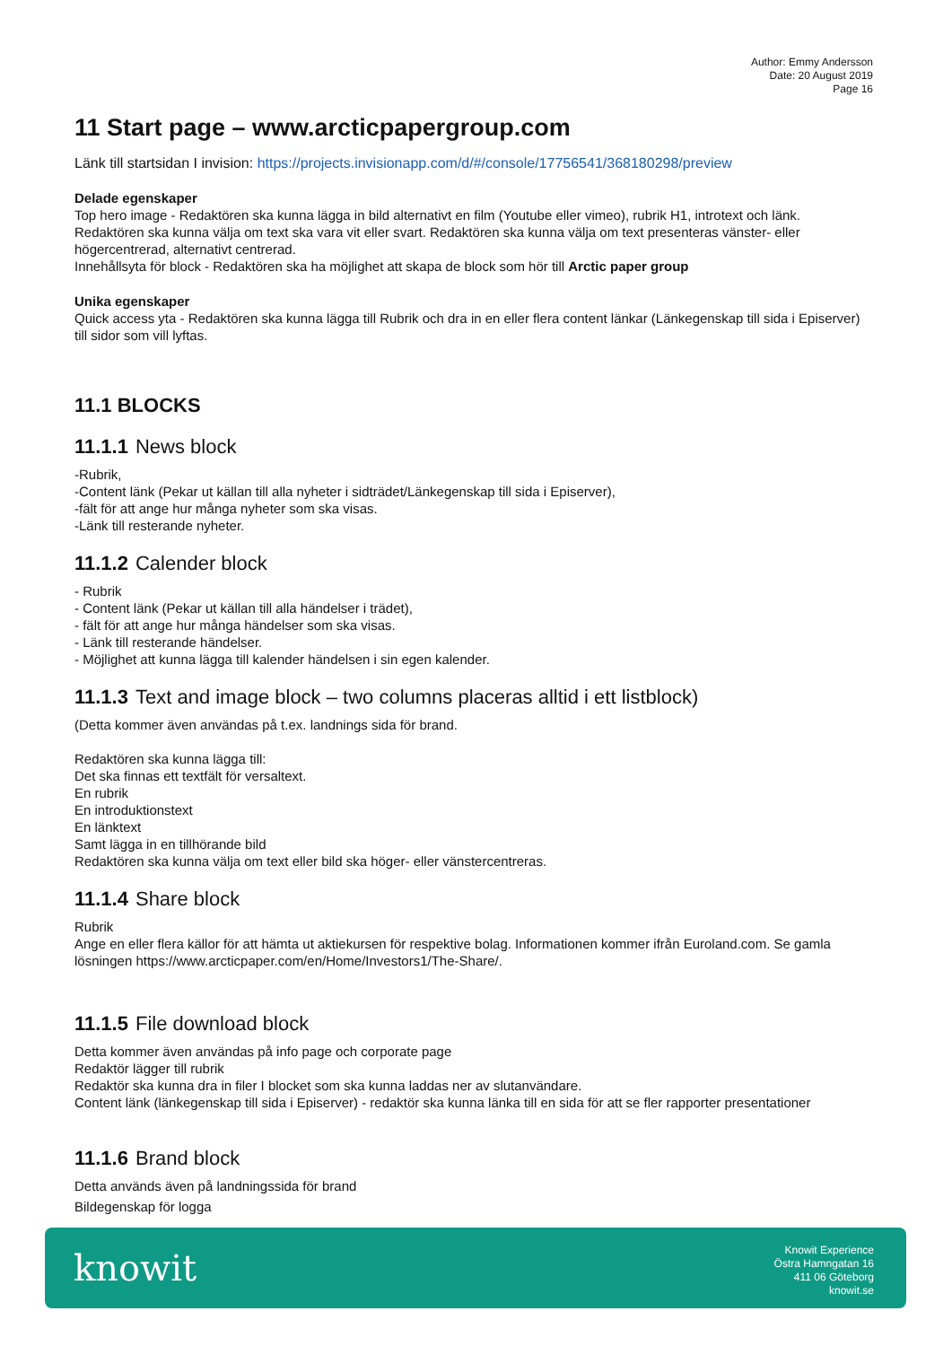Author: Emmy Andersson
Date: 20 August 2019
Page 16
11 Start page – www.arcticpapergroup.com
Länk till startsidan I invision: https://projects.invisionapp.com/d/#/console/17756541/368180298/preview
Delade egenskaper
Top hero image - Redaktören ska kunna lägga in bild alternativt en film (Youtube eller vimeo), rubrik H1, introtext och länk. Redaktören ska kunna välja om text ska vara vit eller svart. Redaktören ska kunna välja om text presenteras vänster- eller högercentrerad, alternativt centrerad.
Innehållsyta för block - Redaktören ska ha möjlighet att skapa de block som hör till Arctic paper group
Unika egenskaper
Quick access yta - Redaktören ska kunna lägga till Rubrik och dra in en eller flera content länkar (Länkegenskap till sida i Episerver) till sidor som vill lyftas.
11.1 BLOCKS
11.1.1 News block
-Rubrik,
-Content länk (Pekar ut källan till alla nyheter i sidträdet/Länkegenskap till sida i Episerver),
-fält för att ange hur många nyheter som ska visas.
-Länk till resterande nyheter.
11.1.2 Calender block
- Rubrik
- Content länk (Pekar ut källan till alla händelser i trädet),
- fält för att ange hur många händelser som ska visas.
- Länk till resterande händelser.
- Möjlighet att kunna lägga till kalender händelsen i sin egen kalender.
11.1.3 Text and image block – two columns placeras alltid i ett listblock)
(Detta kommer även användas på t.ex. landnings sida för brand.
Redaktören ska kunna lägga till:
Det ska finnas ett textfält för versaltext.
En rubrik
En introduktionstext
En länktext
Samt lägga in en tillhörande bild
Redaktören ska kunna välja om text eller bild ska höger- eller vänstercentreras.
11.1.4 Share block
Rubrik
Ange en eller flera källor för att hämta ut aktiekursen för respektive bolag. Informationen kommer ifrån Euroland.com. Se gamla lösningen https://www.arcticpaper.com/en/Home/Investors1/The-Share/.
11.1.5 File download block
Detta kommer även användas på info page och corporate page
Redaktör lägger till rubrik
Redaktör ska kunna dra in filer I blocket som ska kunna laddas ner av slutanvändare.
Content länk (länkegenskap till sida i Episerver) - redaktör ska kunna länka till en sida för att se fler rapporter presentationer
11.1.6 Brand block
Detta används även på landningssida för brand
Bildegenskap för logga
knowit
Knowit Experience
Östra Hamngatan 16
411 06 Göteborg
knowit.se